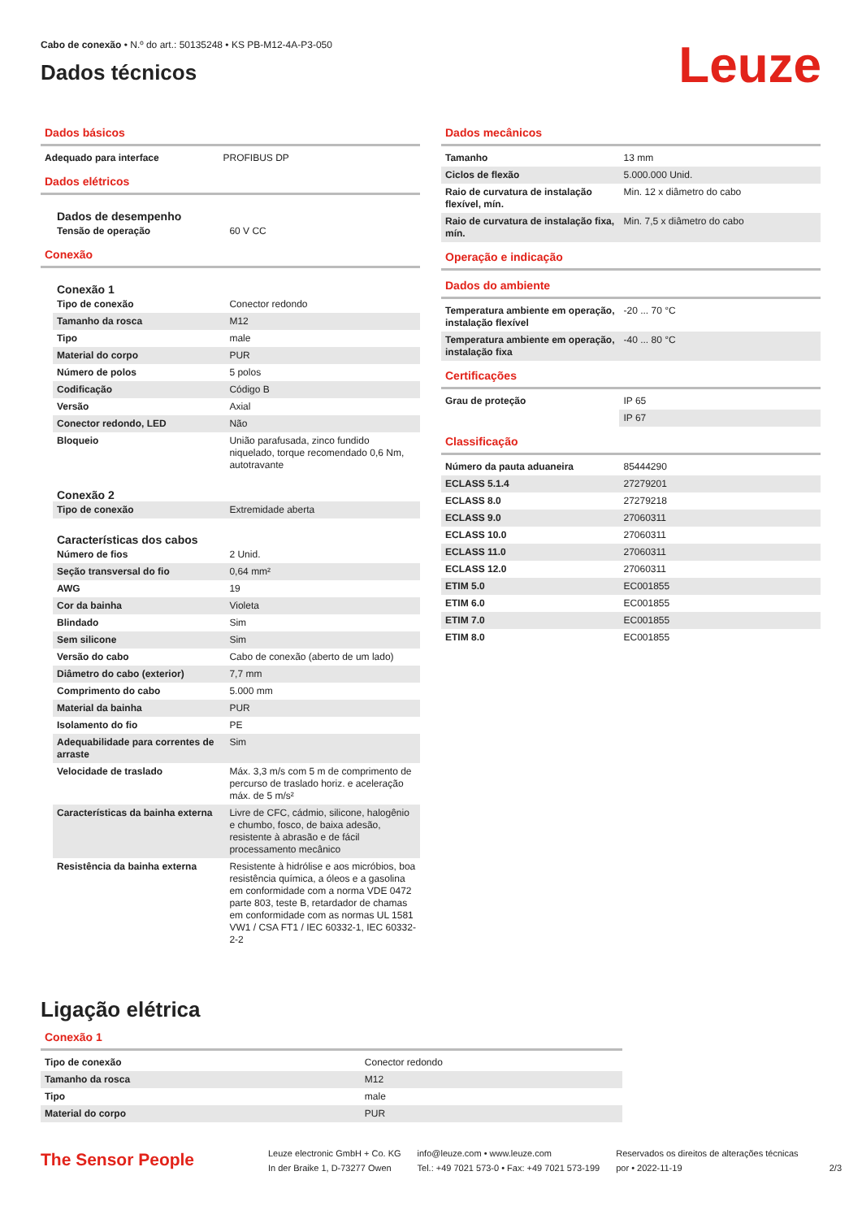Cabo de conexão • N.º do art.: 50135248 • KS PB-M12-4A-P3-050
Dados técnicos
Leuze
Dados básicos
| Adequado para interface | PROFIBUS DP |
Dados elétricos
Dados de desempenho
| Tensão de operação | 60 V CC |
Conexão
Conexão 1
| Tipo de conexão | Conector redondo |
| Tamanho da rosca | M12 |
| Tipo | male |
| Material do corpo | PUR |
| Número de polos | 5 polos |
| Codificação | Código B |
| Versão | Axial |
| Conector redondo, LED | Não |
| Bloqueio | União parafusada, zinco fundido niquelado, torque recomendado 0,6 Nm, autotravante |
Conexão 2
| Tipo de conexão | Extremidade aberta |
Características dos cabos
| Número de fios | 2 Unid. |
| Seção transversal do fio | 0,64 mm² |
| AWG | 19 |
| Cor da bainha | Violeta |
| Blindado | Sim |
| Sem silicone | Sim |
| Versão do cabo | Cabo de conexão (aberto de um lado) |
| Diâmetro do cabo (exterior) | 7,7 mm |
| Comprimento do cabo | 5.000 mm |
| Material da bainha | PUR |
| Isolamento do fio | PE |
| Adequabilidade para correntes de arraste | Sim |
| Velocidade de traslado | Máx. 3,3 m/s com 5 m de comprimento de percurso de traslado horiz. e aceleração máx. de 5 m/s² |
| Características da bainha externa | Livre de CFC, cádmio, silicone, halogênio e chumbo, fosco, de baixa adesão, resistente à abrasão e de fácil processamento mecânico |
| Resistência da bainha externa | Resistente à hidrólise e aos micróbios, boa resistência química, a óleos e a gasolina em conformidade com a norma VDE 0472 parte 803, teste B, retardador de chamas em conformidade com as normas UL 1581 VW1 / CSA FT1 / IEC 60332-1, IEC 60332-2-2 |
Dados mecânicos
| Tamanho | 13 mm |
| Ciclos de flexão | 5.000.000 Unid. |
| Raio de curvatura de instalação flexível, mín. | Min. 12 x diâmetro do cabo |
| Raio de curvatura de instalação fixa, mín. | Min. 7,5 x diâmetro do cabo |
Operação e indicação
Dados do ambiente
| Temperatura ambiente em operação, instalação flexível | -20 ... 70 °C |
| Temperatura ambiente em operação, instalação fixa | -40 ... 80 °C |
Certificações
| Grau de proteção | IP 65 |
| | IP 67 |
Classificação
| Número da pauta aduaneira | 85444290 |
| ECLASS 5.1.4 | 27279201 |
| ECLASS 8.0 | 27279218 |
| ECLASS 9.0 | 27060311 |
| ECLASS 10.0 | 27060311 |
| ECLASS 11.0 | 27060311 |
| ECLASS 12.0 | 27060311 |
| ETIM 5.0 | EC001855 |
| ETIM 6.0 | EC001855 |
| ETIM 7.0 | EC001855 |
| ETIM 8.0 | EC001855 |
Ligação elétrica
Conexão 1
| Tipo de conexão | Conector redondo |
| Tamanho da rosca | M12 |
| Tipo | male |
| Material do corpo | PUR |
The Sensor People
Leuze electronic GmbH + Co. KG
In der Braike 1, D-73277 Owen
info@leuze.com • www.leuze.com
Tel.: +49 7021 573-0 • Fax: +49 7021 573-199
Reservados os direitos de alterações técnicas
por • 2022-11-19
2/3